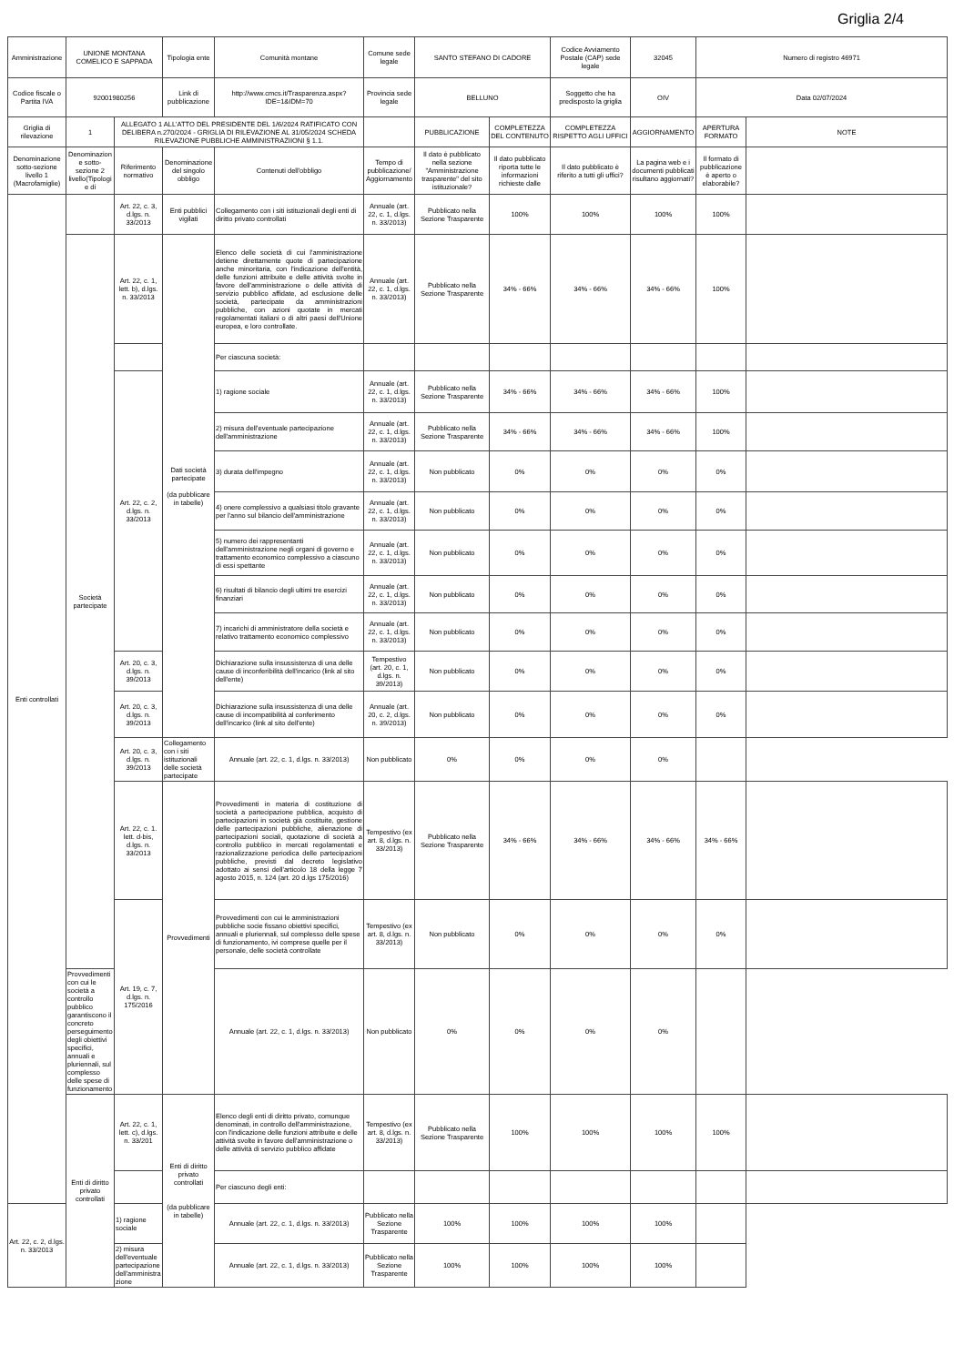Griglia 2/4
| Amministrazione | UNIONE MONTANA COMELICO E SAPPADA | | Tipologia ente | Comunità montane | Comune sede legale | SANTO STEFANO DI CADORE | | Codice Avviamento Postale (CAP) sede legale | 32045 | Numero di registro 46971 | |
| Codice fiscale o Partita IVA | 92001980256 | | Link di pubblicazione | http://www.cmcs.it/Trasparenza.aspx?IDE=1&IDM=70 | Provincia sede legale | BELLUNO | | Soggetto che ha predisposto la griglia | OIV | Data 02/07/2024 | |
| Griglia di rilevazione | 1 | ALLEGATO 1 ALL'ATTO DEL PRESIDENTE DEL 1/6/2024 RATIFICATO CON DELIBERA n.270/2024 - GRIGLIA DI RILEVAZIONE AL 31/05/2024 SCHEDA RILEVAZIONE PUBBLICHE AMMINISTRAZIIONI § 1.1. | | | | PUBBLICAZIONE | COMPLETEZZA DEL CONTENUTO | COMPLETEZZA RISPETTO AGLI UFFICI | AGGIORNAMENTO | APERTURA FORMATO | NOTE |
| Denominazione sotto-sezione livello 1 (Macrofamiglie) | Denominazione sotto-sezione 2 livello(Tipologie di | Riferimento normativo | Denominazione del singolo obbligo | Contenuti dell'obbligo | Tempo di pubblicazione/ Aggiornamento | Il dato è pubblicato nella sezione "Amministrazione trasparente" del sito istituzionale? | Il dato pubblicato riporta tutte le informazioni richieste dalle | Il dato pubblicato è riferito a tutti gli uffici? | La pagina web e i documenti pubblicati risultano aggiornati? | Il formato di pubblicazione è aperto o elaborabile? | |
| Enti controllati | | Art. 22, c. 3, d.lgs. n. 33/2013 | Enti pubblici vigilati | Collegamento con i siti istituzionali degli enti di diritto privato controllati | Annuale (art. 22, c. 1, d.lgs. n. 33/2013) | Pubblicato nella Sezione Trasparente | 100% | 100% | 100% | 100% | |
| | Società partecipate | Art. 22, c. 1, lett. b), d.lgs. n. 33/2013 | Dati società partecipate (da pubblicare in tabelle) | Elenco delle società di cui l'amministrazione detiene direttamente quote di partecipazione anche minoritaria, con l'indicazione dell'entità, delle funzioni attribuite e delle attività svolte in favore dell'amministrazione o delle attività di servizio pubblico affidate, ad esclusione delle società, partecipate da amministrazioni pubbliche, con azioni quotate in mercati regolamentati italiani o di altri paesi dell'Unione europea, e loro controllate. | Annuale (art. 22, c. 1, d.lgs. n. 33/2013) | Pubblicato nella Sezione Trasparente | 34% - 66% | 34% - 66% | 34% - 66% | 100% | |
| | | | | Per ciascuna società: | | | | | | | |
| | | Art. 22, c. 2, d.lgs. n. 33/2013 | | 1) ragione sociale | Annuale (art. 22, c. 1, d.lgs. n. 33/2013) | Pubblicato nella Sezione Trasparente | 34% - 66% | 34% - 66% | 34% - 66% | 100% | |
| | | | | 2) misura dell'eventuale partecipazione dell'amministrazione | Annuale (art. 22, c. 1, d.lgs. n. 33/2013) | Pubblicato nella Sezione Trasparente | 34% - 66% | 34% - 66% | 34% - 66% | 100% | |
| | | | | 3) durata dell'impegno | Annuale (art. 22, c. 1, d.lgs. n. 33/2013) | Non pubblicato | 0% | 0% | 0% | 0% | |
| | | | | 4) onere complessivo a qualsiasi titolo gravante per l'anno sul bilancio dell'amministrazione | Annuale (art. 22, c. 1, d.lgs. n. 33/2013) | Non pubblicato | 0% | 0% | 0% | 0% | |
| | | | | 5) numero dei rappresentanti dell'amministrazione negli organi di governo e trattamento economico complessivo a ciascuno di essi spettante | Annuale (art. 22, c. 1, d.lgs. n. 33/2013) | Non pubblicato | 0% | 0% | 0% | 0% | |
| | | | | 6) risultati di bilancio degli ultimi tre esercizi finanziari | Annuale (art. 22, c. 1, d.lgs. n. 33/2013) | Non pubblicato | 0% | 0% | 0% | 0% | |
| | | | | 7) incarichi di amministratore della società e relativo trattamento economico complessivo | Annuale (art. 22, c. 1, d.lgs. n. 33/2013) | Non pubblicato | 0% | 0% | 0% | 0% | |
| | | Art. 20, c. 3, d.lgs. n. 39/2013 | | Dichiarazione sulla insussistenza di una delle cause di inconferibilità dell'incarico (link al sito dell'ente) | Tempestivo (art. 20, c. 1, d.lgs. n. 39/2013) | Non pubblicato | 0% | 0% | 0% | 0% | |
| | | Art. 20, c. 3, d.lgs. n. 39/2013 | | Dichiarazione sulla insussistenza di una delle cause di incompatibilità al conferimento dell'incarico (link al sito dell'ente) | Annuale (art. 20, c. 2, d.lgs. n. 39/2013) | Non pubblicato | 0% | 0% | 0% | 0% | |
| | | Art. 20, c. 3, d.lgs. n. 39/2013 | Collegamento con i siti istituzionali delle società partecipate | Annuale (art. 22, c. 1, d.lgs. n. 33/2013) | Non pubblicato | 0% | 0% | 0% | 0% | | |
| | | Art. 22, c. 1. lett. d-bis, d.lgs. n. 33/2013 | Provvedimenti | Provvedimenti in materia di costituzione di società a partecipazione pubblica, acquisto di partecipazioni in società già costituite, gestione delle partecipazioni pubbliche, alienazione di partecipazioni sociali, quotazione di società a controllo pubblico in mercati regolamentati e razionalizzazione periodica delle partecipazioni pubbliche, previsti dal decreto legislativo adottato ai sensi dell'articolo 18 della legge 7 agosto 2015, n. 124 (art. 20 d.lgs 175/2016) | Tempestivo (ex art. 8, d.lgs. n. 33/2013) | Pubblicato nella Sezione Trasparente | 34% - 66% | 34% - 66% | 34% - 66% | 34% - 66% | |
| | | Art. 19, c. 7, d.lgs. n. 175/2016 | | Provvedimenti con cui le amministrazioni pubbliche socie fissano obiettivi specifici, annuali e pluriennali, sul complesso delle spese di funzionamento, ivi comprese quelle per il personale, delle società controllate | Tempestivo (ex art. 8, d.lgs. n. 33/2013) | Non pubblicato | 0% | 0% | 0% | 0% | |
| | Provvedimenti con cui le società a controllo pubblico garantiscono il concreto perseguimento degli obiettivi specifici, annuali e pluriennali, sul complesso delle spese di funzionamento | | | Annuale (art. 22, c. 1, d.lgs. n. 33/2013) | Non pubblicato | 0% | 0% | 0% | 0% | | |
| | Enti di diritto privato controllati | Art. 22, c. 1, lett. c), d.lgs. n. 33/201 | Enti di diritto privato controllati (da pubblicare in tabelle) | Elenco degli enti di diritto privato, comunque denominati, in controllo dell'amministrazione, con l'indicazione delle funzioni attribuite e delle attività svolte in favore dell'amministrazione o delle attività di servizio pubblico affidate | Tempestivo (ex art. 8, d.lgs. n. 33/2013) | Pubblicato nella Sezione Trasparente | 100% | 100% | 100% | 100% | |
| | | | | Per ciascuno degli enti: | | | | | | | |
| Art. 22, c. 2, d.lgs. n. 33/2013 | | 1) ragione sociale | | Annuale (art. 22, c. 1, d.lgs. n. 33/2013) | Pubblicato nella Sezione Trasparente | 100% | 100% | 100% | 100% | | |
| | | 2) misura dell'eventuale partecipazione dell'amministrazione | | Annuale (art. 22, c. 1, d.lgs. n. 33/2013) | Pubblicato nella Sezione Trasparente | 100% | 100% | 100% | 100% | | |